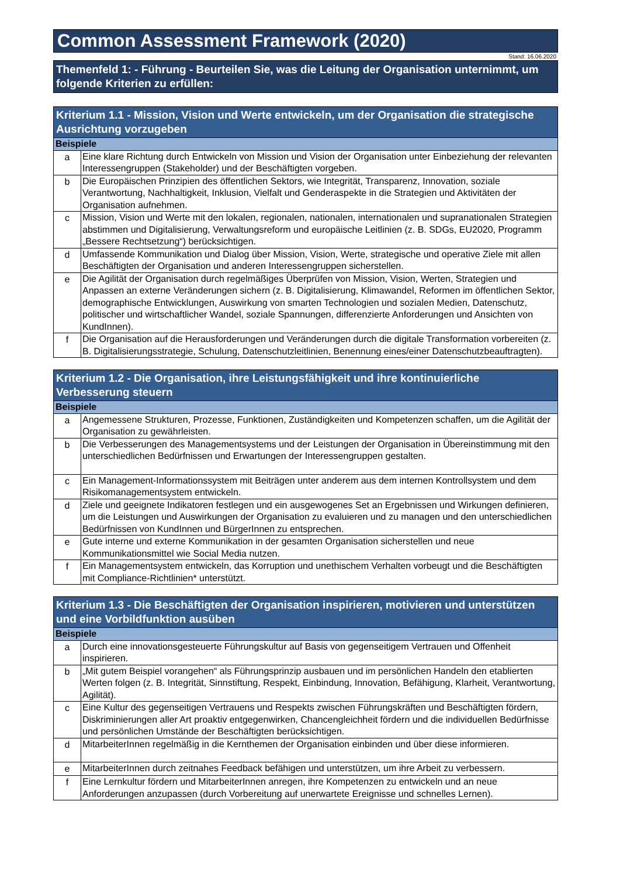Common Assessment Framework (2020)
Stand: 16.06.2020
Themenfeld 1: - Führung - Beurteilen Sie, was die Leitung der Organisation unternimmt, um folgende Kriterien zu erfüllen:
| Kriterium 1.1 - Mission, Vision und Werte entwickeln, um der Organisation die strategische Ausrichtung vorzugeben | |
| --- | --- |
| Beispiele | |
| a | Eine klare Richtung durch Entwickeln von Mission und Vision der Organisation unter Einbeziehung der relevanten Interessengruppen (Stakeholder) und der Beschäftigten vorgeben. |
| b | Die Europäischen Prinzipien des öffentlichen Sektors, wie Integrität, Transparenz, Innovation, soziale Verantwortung, Nachhaltigkeit, Inklusion, Vielfalt und Genderaspekte in die Strategien und Aktivitäten der Organisation aufnehmen. |
| c | Mission, Vision und Werte mit den lokalen, regionalen, nationalen, internationalen und supranationalen Strategien abstimmen und Digitalisierung, Verwaltungsreform und europäische Leitlinien (z. B. SDGs, EU2020, Programm „Bessere Rechtsetzung“) berücksichtigen. |
| d | Umfassende Kommunikation und Dialog über Mission, Vision, Werte, strategische und operative Ziele mit allen Beschäftigten der Organisation und anderen Interessengruppen sicherstellen. |
| e | Die Agilität der Organisation durch regelmäßiges Überprüfen von Mission, Vision, Werten, Strategien und Anpassen an externe Veränderungen sichern (z. B. Digitalisierung, Klimawandel, Reformen im öffentlichen Sektor, demographische Entwicklungen, Auswirkung von smarten Technologien und sozialen Medien, Datenschutz, politischer und wirtschaftlicher Wandel, soziale Spannungen, differenzierte Anforderungen und Ansichten von KundInnen). |
| f | Die Organisation auf die Herausforderungen und Veränderungen durch die digitale Transformation vorbereiten (z. B. Digitalisierungsstrategie, Schulung, Datenschutzleitlinien, Benennung eines/einer Datenschutzbeauftragten). |
| Kriterium 1.2 - Die Organisation, ihre Leistungsfähigkeit und ihre kontinuierliche Verbesserung steuern | |
| --- | --- |
| Beispiele | |
| a | Angemessene Strukturen, Prozesse, Funktionen, Zuständigkeiten und Kompetenzen schaffen, um die Agilität der Organisation zu gewährleisten. |
| b | Die Verbesserungen des Managementsystems und der Leistungen der Organisation in Übereinstimmung mit den unterschiedlichen Bedürfnissen und Erwartungen der Interessengruppen gestalten. |
| c | Ein Management-Informationssystem mit Beiträgen unter anderem aus dem internen Kontrollsystem und dem Risikomanagementsystem entwickeln. |
| d | Ziele und geeignete Indikatoren festlegen und ein ausgewogenes Set an Ergebnissen und Wirkungen definieren, um die Leistungen und Auswirkungen der Organisation zu evaluieren und zu managen und den unterschiedlichen Bedürfnissen von KundInnen und BürgerInnen zu entsprechen. |
| e | Gute interne und externe Kommunikation in der gesamten Organisation sicherstellen und neue Kommunikationsmittel wie Social Media nutzen. |
| f | Ein Managementsystem entwickeln, das Korruption und unethischem Verhalten vorbeugt und die Beschäftigten mit Compliance-Richtlinien* unterstützt. |
| Kriterium 1.3 - Die Beschäftigten der Organisation inspirieren, motivieren und unterstützen und eine Vorbildfunktion ausüben | |
| --- | --- |
| Beispiele | |
| a | Durch eine innovationsgesteuerte Führungskultur auf Basis von gegenseitigem Vertrauen und Offenheit inspirieren. |
| b | „Mit gutem Beispiel vorangehen“ als Führungsprinzip ausbauen und im persönlichen Handeln den etablierten Werten folgen (z. B. Integrität, Sinnstiftung, Respekt, Einbindung, Innovation, Befähigung, Klarheit, Verantwortung, Agilität). |
| c | Eine Kultur des gegenseitigen Vertrauens und Respekts zwischen Führungskräften und Beschäftigten fördern, Diskriminierungen aller Art proaktiv entgegenwirken, Chancengleichheit fördern und die individuellen Bedürfnisse und persönlichen Umstände der Beschäftigten berücksichtigen. |
| d | MitarbeiterInnen regelmäßig in die Kernthemen der Organisation einbinden und über diese informieren. |
| e | MitarbeiterInnen durch zeitnahes Feedback befähigen und unterstützen, um ihre Arbeit zu verbessern. |
| f | Eine Lernkultur fördern und MitarbeiterInnen anregen, ihre Kompetenzen zu entwickeln und an neue Anforderungen anzupassen (durch Vorbereitung auf unerwartete Ereignisse und schnelles Lernen). |